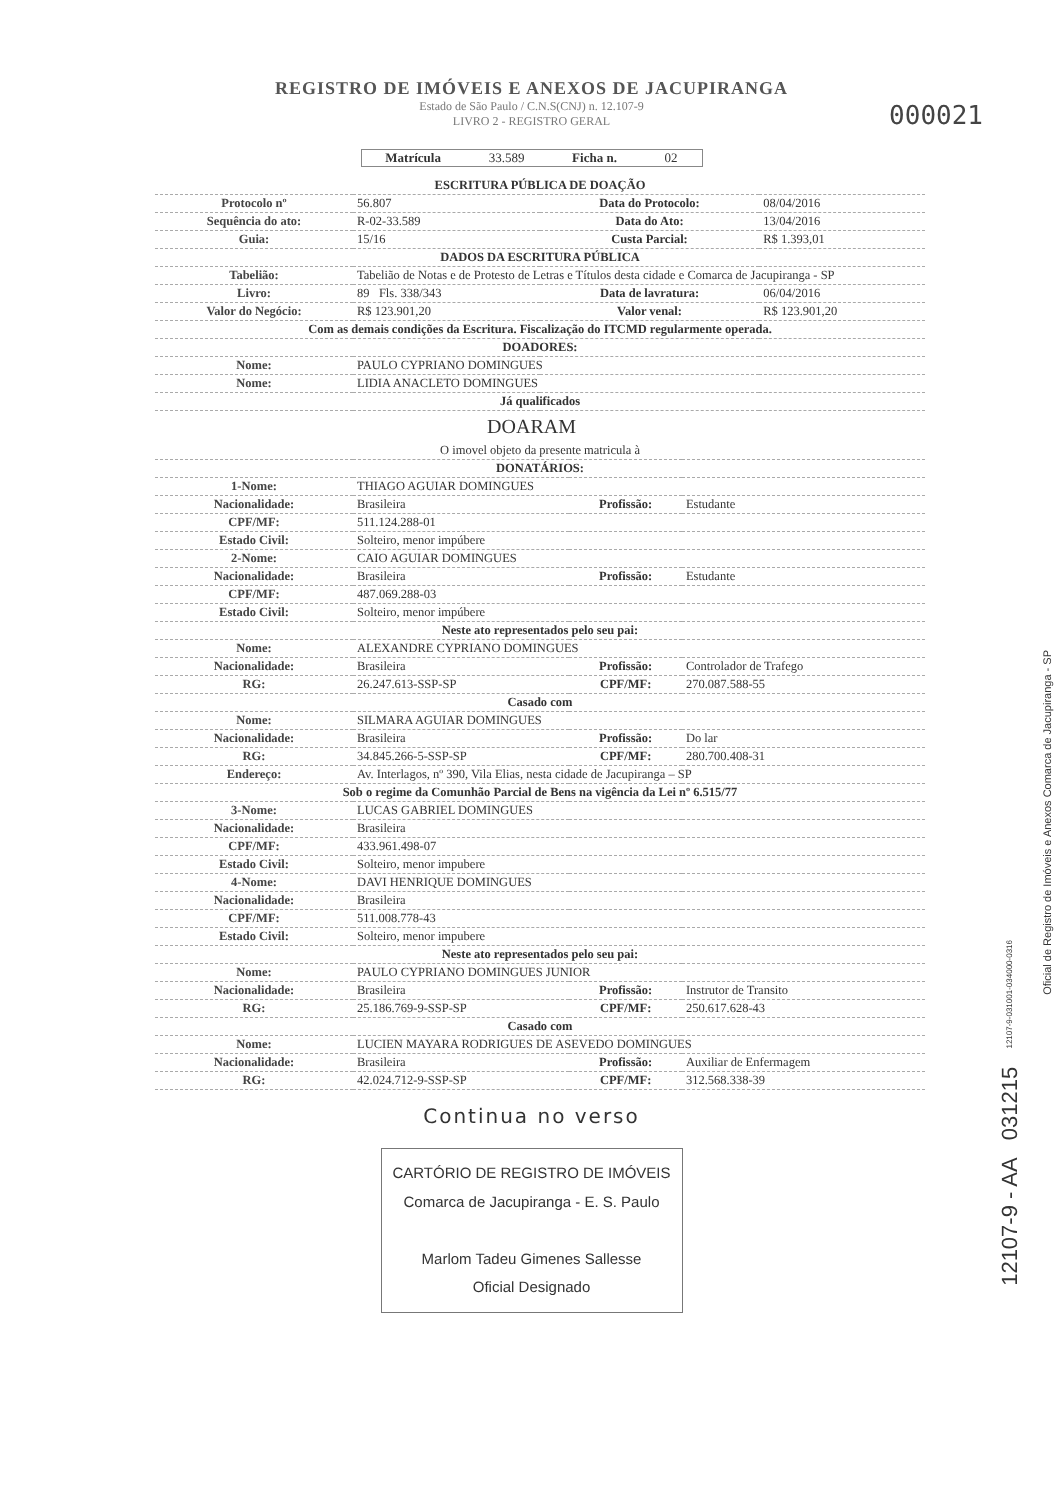REGISTRO DE IMÓVEIS E ANEXOS DE JACUPIRANGA
Estado de São Paulo / C.N.S(CNJ) n. 12.107-9
LIVRO 2 - REGISTRO GERAL
000021
Matrícula 33.589 Ficha n. 02
| ESCRITURA PÚBLICA DE DOAÇÃO | | | |
| Protocolo nº | 56.807 | Data do Protocolo: | 08/04/2016 |
| Sequência do ato: | R-02-33.589 | Data do Ato: | 13/04/2016 |
| Guia: | 15/16 | Custa Parcial: | R$ 1.393,01 |
| DADOS DA ESCRITURA PÚBLICA | | | |
| Tabelião: | Tabelião de Notas e de Protesto de Letras e Títulos desta cidade e Comarca de Jacupiranga - SP | | |
| Livro: | 89 Fls. 338/343 | Data de lavratura: | 06/04/2016 |
| Valor do Negócio: | R$ 123.901,20 | Valor venal: | R$ 123.901,20 |
| Com as demais condições da Escritura. Fiscalização do ITCMD regularmente operada. | | | |
| DOADORES: | | | |
| Nome: | PAULO CYPRIANO DOMINGUES | | |
| Nome: | LIDIA ANACLETO DOMINGUES | | |
| Já qualificados | | | |
DOARAM
| O imovel objeto da presente matricula à | | | |
| DONATÁRIOS: | | | |
| 1-Nome: | THIAGO AGUIAR DOMINGUES | | |
| Nacionalidade: | Brasileira | Profissão: | Estudante |
| CPF/MF: | 511.124.288-01 | | |
| Estado Civil: | Solteiro, menor impúbere | | |
| 2-Nome: | CAIO AGUIAR DOMINGUES | | |
| Nacionalidade: | Brasileira | Profissão: | Estudante |
| CPF/MF: | 487.069.288-03 | | |
| Estado Civil: | Solteiro, menor impúbere | | |
| Neste ato representados pelo seu pai: | | | |
| Nome: | ALEXANDRE CYPRIANO DOMINGUES | | |
| Nacionalidade: | Brasileira | Profissão: | Controlador de Trafego |
| RG: | 26.247.613-SSP-SP | CPF/MF: | 270.087.588-55 |
| Casado com | | | |
| Nome: | SILMARA AGUIAR DOMINGUES | | |
| Nacionalidade: | Brasileira | Profissão: | Do lar |
| RG: | 34.845.266-5-SSP-SP | CPF/MF: | 280.700.408-31 |
| Endereço: | Av. Interlagos, nº 390, Vila Elias, nesta cidade de Jacupiranga – SP | | |
| Sob o regime da Comunhão Parcial de Bens na vigência da Lei nº 6.515/77 | | | |
| 3-Nome: | LUCAS GABRIEL DOMINGUES | | |
| Nacionalidade: | Brasileira | | |
| CPF/MF: | 433.961.498-07 | | |
| Estado Civil: | Solteiro, menor impubere | | |
| 4-Nome: | DAVI HENRIQUE DOMINGUES | | |
| Nacionalidade: | Brasileira | | |
| CPF/MF: | 511.008.778-43 | | |
| Estado Civil: | Solteiro, menor impubere | | |
| Neste ato representados pelo seu pai: | | | |
| Nome: | PAULO CYPRIANO DOMINGUES JUNIOR | | |
| Nacionalidade: | Brasileira | Profissão: | Instrutor de Transito |
| RG: | 25.186.769-9-SSP-SP | CPF/MF: | 250.617.628-43 |
| Casado com | | | |
| Nome: | LUCIEN MAYARA RODRIGUES DE ASEVEDO DOMINGUES | | |
| Nacionalidade: | Brasileira | Profissão: | Auxiliar de Enfermagem |
| RG: | 42.024.712-9-SSP-SP | CPF/MF: | 312.568.338-39 |
Continua no verso
CARTÓRIO DE REGISTRO DE IMÓVEIS
Comarca de Jacupiranga - E. S. Paulo
Marlom Tadeu Gimenes Sallesse
Oficial Designado
Oficial de Registro de Imóveis e Anexos Comarca de Jacupiranga - SP
12107-9 - AA 031215 12107-9-031001-034000-0316